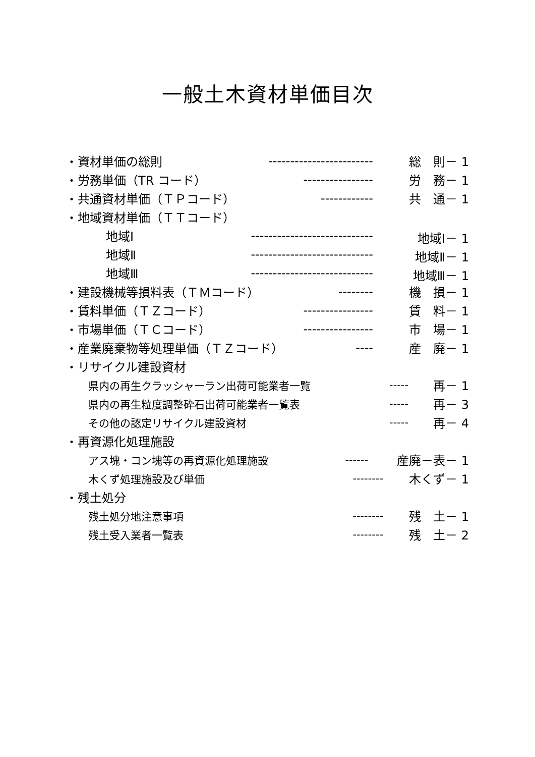一般土木資材単価目次
・資材単価の総則 ------------------------ 総　則－ 1
・労務単価（TR コード） ---------------- 労　務－ 1
・共通資材単価（ＴＰコード） ------------ 共　通－ 1
・地域資材単価（ＴＴコード）
地域Ⅰ ---------------------------- 地域Ⅰ－ 1
地域Ⅱ ---------------------------- 地域Ⅱ－ 1
地域Ⅲ ---------------------------- 地域Ⅲ－ 1
・建設機械等損料表（ＴＭコード） -------- 機　損－ 1
・賃料単価（ＴＺコード） ---------------- 賃　料－ 1
・市場単価（ＴＣコード） ---------------- 市　場－ 1
・産業廃棄物等処理単価（ＴＺコード） ---- 産　廃－ 1
・リサイクル建設資材
県内の再生クラッシャーラン出荷可能業者一覧 ----- 再－ 1
県内の再生粒度調整砕石出荷可能業者一覧表 ----- 再－ 3
その他の認定リサイクル建設資材 ----- 再－ 4
・再資源化処理施設
アス塊・コン塊等の再資源化処理施設 ------ 産廃－表－ 1
木くず処理施設及び単価 -------- 木くず－ 1
・残土処分
残土処分地注意事項 -------- 残　土－ 1
残土受入業者一覧表 -------- 残　土－ 2